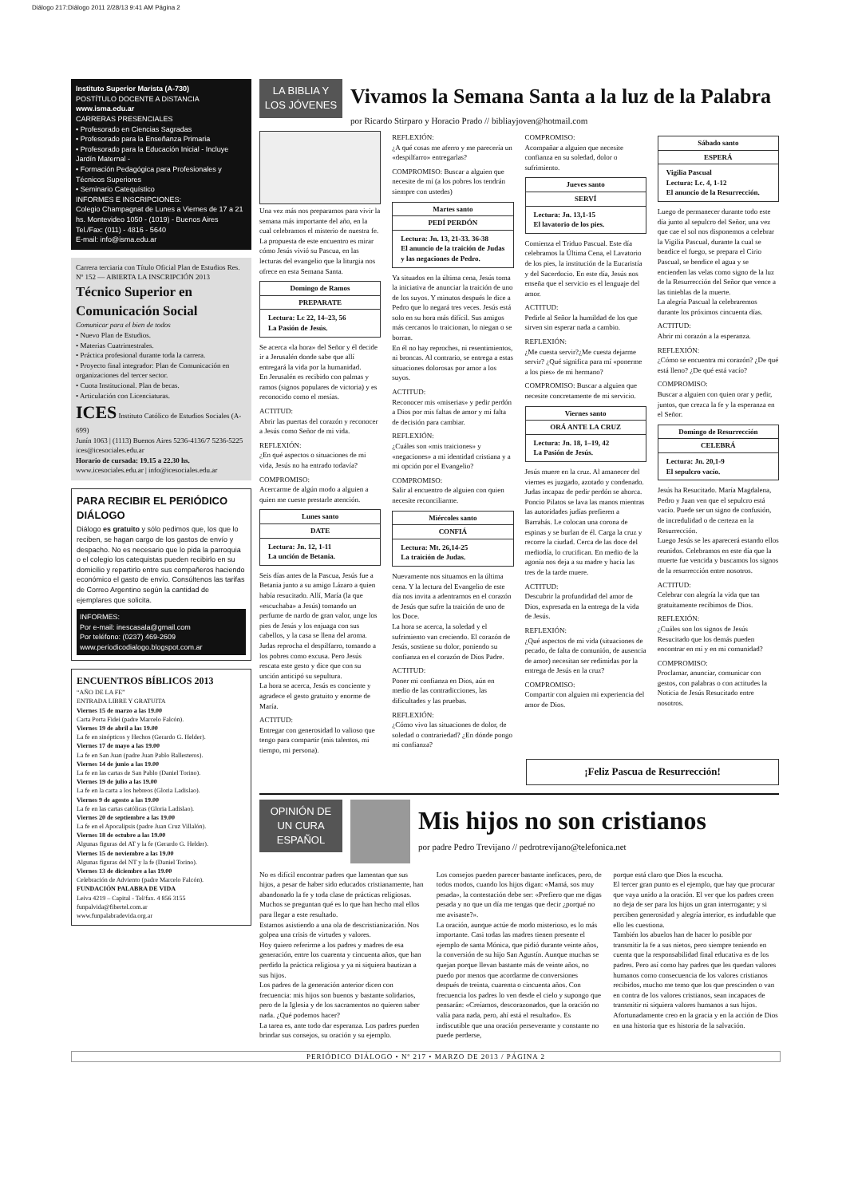Diálogo 217:Diálogo 2011 2/28/13 9:41 AM Página 2
Instituto Superior Marista (A-730)
POSTÍTULO DOCENTE A DISTANCIA
www.isma.edu.ar
CARRERAS PRESENCIALES
• Profesorado en Ciencias Sagradas
• Profesorado para la Enseñanza Primaria
• Profesorado para la Educación Inicial - Incluye Jardín Maternal -
• Formación Pedagógica para Profesionales y Técnicos Superiores
• Seminario Catequístico
INFORMES E INSCRIPCIONES:
Colegio Champagnat de Lunes a Viernes de 17 a 21 hs. Montevideo 1050 - (1019) - Buenos Aires Tel./Fax: (011) - 4816 - 5640
E-mail: info@isma.edu.ar
Carrera terciaria con Título Oficial Plan de Estudios Res. Nº 152 — ABIERTA LA INSCRIPCIÓN 2013
Técnico Superior en Comunicación Social
Comunicar para el bien de todos
• Nuevo Plan de Estudios.
• Materias Cuatrimestrales.
• Práctica profesional durante toda la carrera.
• Proyecto final integrador: Plan de Comunicación en organizaciones del tercer sector.
• Cuota Institucional. Plan de becas.
• Articulación con Licenciaturas.
ICES Instituto Católico de Estudios Sociales (A-699)
Junín 1063 | (1113) Buenos Aires 5236-4136/7 5236-5225 ices@icesociales.edu.ar
Horario de cursada: 19.15 a 22.30 hs.
www.icesociales.edu.ar | info@icesociales.edu.ar
PARA RECIBIR EL PERIÓDICO DIÁLOGO
Diálogo es gratuito y sólo pedimos que, los que lo reciben, se hagan cargo de los gastos de envío y despacho. No es necesario que lo pida la parroquia o el colegio los catequistas pueden recibirlo en su domicilio y repartirlo entre sus compañeros haciendo económico el gasto de envío. Consúltenos las tarifas de Correo Argentino según la cantidad de ejemplares que solicita.
INFORMES:
Por e-mail: inescasala@gmail.com
Por teléfono: (0237) 469-2609
www.periodicodialogo.blogspot.com.ar
ENCUENTROS BÍBLICOS 2013
“AÑO DE LA FE”
ENTRADA LIBRE Y GRATUITA
Viernes 15 de marzo a las 19.00
Carta Porta Fidei (padre Marcelo Falcón).
Viernes 19 de abril a las 19.00
La fe en sinópticos y Hechos (Gerardo G. Helder).
Viernes 17 de mayo a las 19.00
La fe en San Juan (padre Juan Pablo Ballesteros).
Viernes 14 de junio a las 19.00
La fe en las cartas de San Pablo (Daniel Torino).
Viernes 19 de julio a las 19.00
La fe en la carta a los hebreos (Gloria Ladislao).
Viernes 9 de agosto a las 19.00
La fe en las cartas católicas (Gloria Ladislao).
Viernes 20 de septiembre a las 19.00
La fe en el Apocalipsis (padre Juan Cruz Villalón).
Viernes 18 de octubre a las 19.00
Algunas figuras del AT y la fe (Gerardo G. Helder).
Viernes 15 de noviembre a las 19.00
Algunas figuras del NT y la fe (Daniel Torino).
Viernes 13 de diciembre a las 19.00
Celebración de Adviento (padre Marcelo Falcón).
FUNDACIÓN PALABRA DE VIDA
Leiva 4219 – Capital - Tel/fax. 4 856 3155
funpalvida@fibertel.com.ar
www.funpalabradevida.org.ar
LA BIBLIA Y LOS JÓVENES
Vivamos la Semana Santa a la luz de la Palabra
por Ricardo Stirparo y Horacio Prado // bibliayjoven@hotmail.com
Una vez más nos preparamos para vivir la semana más importante del año, en la cual celebramos el misterio de nuestra fe.
La propuesta de este encuentro es mirar cómo Jesús vivió su Pascua, en las lecturas del evangelio que la liturgia nos ofrece en esta Semana Santa.
Domingo de Ramos
PREPARATE
Lectura: Lc 22, 14–23, 56
La Pasión de Jesús.
Se acerca «la hora» del Señor y él decide ir a Jerusalén donde sabe que allí entregará la vida por la humanidad.
En Jerusalén es recibido con palmas y ramos (signos populares de victoria) y es reconocido como el mesías.
ACTITUD:
Abrir las puertas del corazón y reconocer a Jesús como Señor de mi vida.
REFLEXIÓN:
¿En qué aspectos o situaciones de mi vida, Jesús no ha entrado todavía?
COMPROMISO:
Acercarme de algún modo a alguien a quien me cueste prestarle atención.
Lunes santo
DATE
Lectura: Jn. 12, 1-11
La unción de Betania.
Seis días antes de la Pascua, Jesús fue a Betania junto a su amigo Lázaro a quien había resucitado. Allí, María (la que «escuchaba» a Jesús) tomando un perfume de nardo de gran valor, unge los pies de Jesús y los enjuaga con sus cabellos, y la casa se llena del aroma. Judas reprocha el despilfarro, tomando a los pobres como excusa. Pero Jesús rescata este gesto y dice que con su unción anticipó su sepultura.
La hora se acerca, Jesús es conciente y agradece el gesto gratuito y enorme de María.
ACTITUD:
Entregar con generosidad lo valioso que tengo para compartir (mis talentos, mi tiempo, mi persona).
REFLEXIÓN:
¿A qué cosas me aferro y me parecería un «despilfarro» entregarlas?
COMPROMISO: Buscar a alguien que necesite de mí (a los pobres los tendrán siempre con ustedes)
Martes santo
PEDÍ PERDÓN
Lectura: Jn. 13, 21-33. 36-38
El anuncio de la traición de Judas y las negaciones de Pedro.
Ya situados en la última cena, Jesús toma la iniciativa de anunciar la traición de uno de los suyos. Y minutos después le dice a Pedro que lo negará tres veces. Jesús está solo en su hora más difícil. Sus amigos más cercanos lo traicionan, lo niegan o se borran.
En él no hay reproches, ni resentimientos, ni broncas. Al contrario, se entrega a estas situaciones dolorosas por amor a los suyos.
ACTITUD:
Reconocer mis «miserias» y pedir perdón a Dios por mis faltas de amor y mi falta de decisión para cambiar.
REFLEXIÓN:
¿Cuáles son «mis traiciones» y «negaciones» a mi identidad cristiana y a mi opción por el Evangelio?
COMPROMISO:
Salir al encuentro de alguien con quien necesite reconciliarme.
Miércoles santo
CONFIÁ
Lectura: Mt. 26,14-25
La traición de Judas.
Nuevamente nos situamos en la última cena. Y la lectura del Evangelio de este día nos invita a adentrarnos en el corazón de Jesús que sufre la traición de uno de los Doce.
La hora se acerca, la soledad y el sufrimiento van creciendo. El corazón de Jesús, sostiene su dolor, poniendo su confianza en el corazón de Dios Padre.
ACTITUD:
Poner mi confianza en Dios, aún en medio de las contradicciones, las dificultades y las pruebas.
REFLEXIÓN:
¿Cómo vivo las situaciones de dolor, de soledad o contrariedad? ¿En dónde pongo mi confianza?
COMPROMISO:
Acompañar a alguien que necesite confianza en su soledad, dolor o sufrimiento.
Jueves santo
SERVÍ
Lectura: Jn. 13,1-15
El lavatorio de los pies.
Comienza el Triduo Pascual. Este día celebramos la Última Cena, el Lavatorio de los pies, la institución de la Eucaristía y del Sacerdocio. En este día, Jesús nos enseña que el servicio es el lenguaje del amor.
ACTITUD:
Pedirle al Señor la humildad de los que sirven sin esperar nada a cambio.
REFLEXIÓN:
¿Me cuesta servir?¿Me cuesta dejarme servir? ¿Qué significa para mí «ponerme a los pies» de mi hermano?
COMPROMISO: Buscar a alguien que necesite concretamente de mi servicio.
Viernes santo
ORÁ ANTE LA CRUZ
Lectura: Jn. 18, 1–19, 42
La Pasión de Jesús.
Jesús muere en la cruz. Al amanecer del viernes es juzgado, azotado y condenado. Judas incapaz de pedir perdón se ahorca. Poncio Pilatos se lava las manos mientras las autoridades judías prefieren a Barrabás. Le colocan una corona de espinas y se burlan de él. Carga la cruz y recorre la ciudad. Cerca de las doce del mediodía, lo crucifican. En medio de la agonía nos deja a su madre y hacia las tres de la tarde muere.
ACTITUD:
Descubrir la profundidad del amor de Dios, expresada en la entrega de la vida de Jesús.
REFLEXIÓN:
¿Qué aspectos de mi vida (situaciones de pecado, de falta de comunión, de ausencia de amor) necesitan ser redimidas por la entrega de Jesús en la cruz?
COMPROMISO:
Compartir con alguien mi experiencia del amor de Dios.
Sábado santo
ESPERÁ
Vigilia Pascual
Lectura: Lc. 4, 1-12
El anuncio de la Resurrección.
Luego de permanecer durante todo este día junto al sepulcro del Señor, una vez que cae el sol nos disponemos a celebrar la Vigilia Pascual, durante la cual se bendice el fuego, se prepara el Cirio Pascual, se bendice el agua y se encienden las velas como signo de la luz de la Resurrección del Señor que vence a las tinieblas de la muerte.
La alegría Pascual la celebraremos durante los próximos cincuenta días.
ACTITUD:
Abrir mi corazón a la esperanza.
REFLEXIÓN:
¿Cómo se encuentra mi corazón? ¿De qué está lleno? ¿De qué está vacío?
COMPROMISO:
Buscar a alguien con quien orar y pedir, juntos, que crezca la fe y la esperanza en el Señor.
Domingo de Resurrección
CELEBRÁ
Lectura: Jn. 20,1-9
El sepulcro vacío.
Jesús ha Resucitado. María Magdalena, Pedro y Juan ven que el sepulcro está vacío. Puede ser un signo de confusión, de incredulidad o de certeza en la Resurrección.
Luego Jesús se les aparecerá estando ellos reunidos. Celebramos en este día que la muerte fue vencida y buscamos los signos de la resurrección entre nosotros.
ACTITUD:
Celebrar con alegría la vida que tan gratuitamente recibimos de Dios.
REFLEXIÓN:
¿Cuáles son los signos de Jesús Resucitado que los demás pueden encontrar en mí y en mi comunidad?
COMPROMISO:
Proclamar, anunciar, comunicar con gestos, con palabras o con actitudes la Noticia de Jesús Resucitado entre nosotros.
¡Feliz Pascua de Resurrección!
OPINIÓN DE UN CURA ESPAÑOL
Mis hijos no son cristianos
por padre Pedro Trevijano // pedrotrevijano@telefonica.net
No es difícil encontrar padres que lamentan que sus hijos, a pesar de haber sido educados cristianamente, han abandonado la fe y toda clase de prácticas religiosas. Muchos se preguntan qué es lo que han hecho mal ellos para llegar a este resultado.
Estamos asistiendo a una ola de descristianización. Nos golpea una crisis de virtudes y valores.
Hoy quiero referirme a los padres y madres de esa generación, entre los cuarenta y cincuenta años, que han perdido la práctica religiosa y ya ni siquiera bautizan a sus hijos.
Los padres de la generación anterior dicen con frecuencia: mis hijos son buenos y bastante solidarios, pero de la Iglesia y de los sacramentos no quieren saber nada. ¿Qué podemos hacer?
La tarea es, ante todo dar esperanza. Los padres pueden brindar sus consejos, su oración y su ejemplo.
Los consejos pueden parecer bastante ineficaces, pero, de todos modos, cuando los hijos digan: «Mamá, sos muy pesada», la contestación debe ser: «Prefiero que me digas pesada y no que un día me tengas que decir ¿porqué no me avisaste?».
La oración, aunque actúe de modo misterioso, es lo más importante. Casi todas las madres tienen presente el ejemplo de santa Mónica, que pidió durante veinte años, la conversión de su hijo San Agustín. Aunque muchas se quejan porque llevan bastante más de veinte años, no puedo por menos que acordarme de conversiones después de treinta, cuarenta o cincuenta años. Con frecuencia los padres lo ven desde el cielo y supongo que pensarán: «Creíamos, descorazonados, que la oración no valía para nada, pero, ahí está el resultado». Es indiscutible que una oración perseverante y constante no puede perderse,
porque está claro que Dios la escucha.
El tercer gran punto es el ejemplo, que hay que procurar que vaya unido a la oración. El ver que los padres creen no deja de ser para los hijos un gran interrogante; y si perciben generosidad y alegría interior, es indudable que ello les cuestiona.
También los abuelos han de hacer lo posible por transmitir la fe a sus nietos, pero siempre teniendo en cuenta que la responsabilidad final educativa es de los padres. Pero así como hay padres que les quedan valores humanos como consecuencia de los valores cristianos recibidos, mucho me temo que los que prescinden o van en contra de los valores cristianos, sean incapaces de transmitir ni siquiera valores humanos a sus hijos. Afortunadamente creo en la gracia y en la acción de Dios en una historia que es historia de la salvación.
PERIÓDICO DIÁLOGO • Nº 217 • MARZO DE 2013 / PÁGINA 2